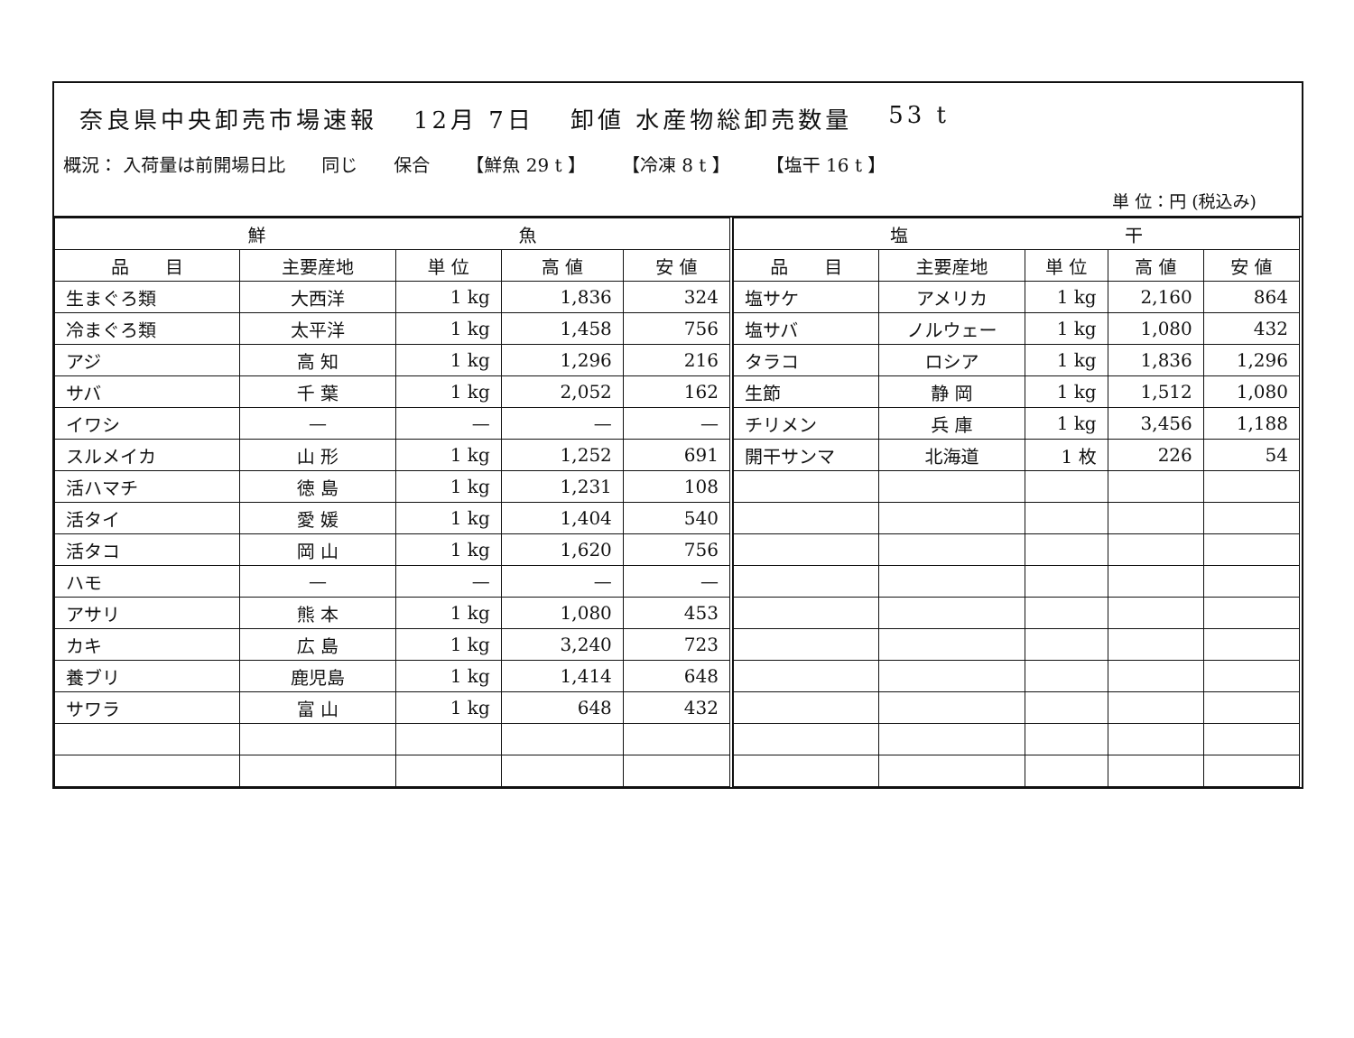奈良県中央卸売市場速報 12月 7日 卸値 水産物総卸売数量 53 t
概況： 入荷量は前開場日比 同じ 保合 【鮮魚 29 t 】 【冷凍 8 t 】 【塩干 16 t 】
単 位：円 (税込み)
| 鮮 魚 | | | | |
| --- | --- | --- | --- | --- |
| 品 目 | 主要産地 | 単 位 | 高 値 | 安 値 |
| 生まぐろ類 | 大西洋 | 1 kg | 1,836 | 324 |
| 冷まぐろ類 | 太平洋 | 1 kg | 1,458 | 756 |
| アジ | 高 知 | 1 kg | 1,296 | 216 |
| サバ | 千 葉 | 1 kg | 2,052 | 162 |
| イワシ | — | — | — | — |
| スルメイカ | 山 形 | 1 kg | 1,252 | 691 |
| 活ハマチ | 徳 島 | 1 kg | 1,231 | 108 |
| 活タイ | 愛 媛 | 1 kg | 1,404 | 540 |
| 活タコ | 岡 山 | 1 kg | 1,620 | 756 |
| ハモ | — | — | — | — |
| アサリ | 熊 本 | 1 kg | 1,080 | 453 |
| カキ | 広 島 | 1 kg | 3,240 | 723 |
| 養ブリ | 鹿児島 | 1 kg | 1,414 | 648 |
| サワラ | 富 山 | 1 kg | 648 | 432 |
| 塩 干 | | | | |
| --- | --- | --- | --- | --- |
| 品 目 | 主要産地 | 単 位 | 高 値 | 安 値 |
| 塩サケ | アメリカ | 1 kg | 2,160 | 864 |
| 塩サバ | ノルウェー | 1 kg | 1,080 | 432 |
| タラコ | ロシア | 1 kg | 1,836 | 1,296 |
| 生節 | 静 岡 | 1 kg | 1,512 | 1,080 |
| チリメン | 兵 庫 | 1 kg | 3,456 | 1,188 |
| 開干サンマ | 北海道 | 1 枚 | 226 | 54 |